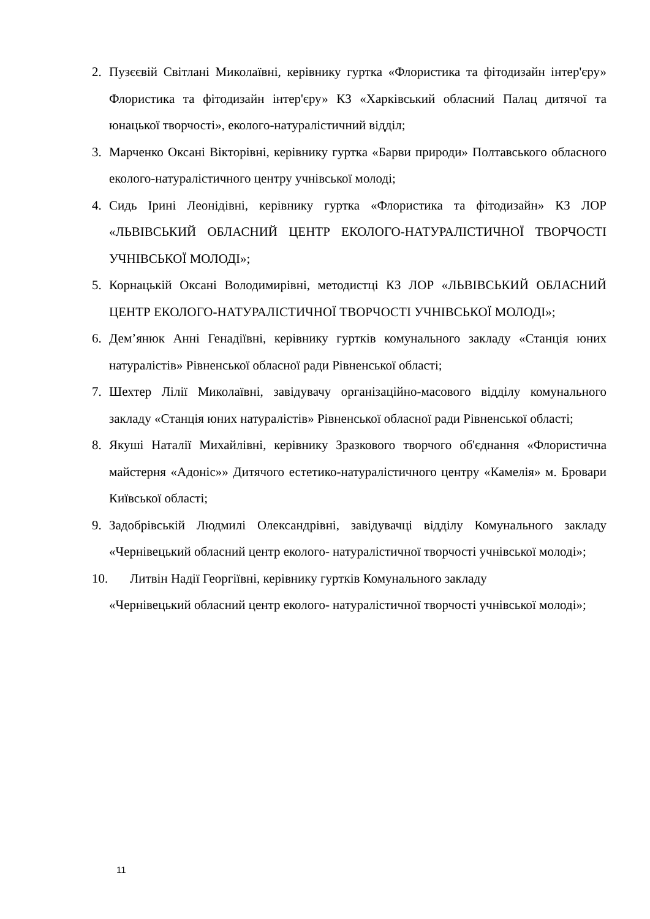2. Пузєєвій Світлані Миколаївні, керівнику гуртка «Флористика та фітодизайн інтер'єру» Флористика та фітодизайн інтер'єру» КЗ «Харківський обласний Палац дитячої та юнацької творчості», еколого-натуралістичний відділ;
3. Марченко Оксані Вікторівні, керівнику гуртка «Барви природи» Полтавського обласного еколого-натуралістичного центру учнівської молоді;
4. Сидь Ірині Леонідівні, керівнику гуртка «Флористика та фітодизайн» КЗ ЛОР «ЛЬВІВСЬКИЙ ОБЛАСНИЙ ЦЕНТР ЕКОЛОГО-НАТУРАЛІСТИЧНОЇ ТВОРЧОСТІ УЧНІВСЬКОЇ МОЛОДІ»;
5. Корнацькій Оксані Володимирівні, методистці КЗ ЛОР «ЛЬВІВСЬКИЙ ОБЛАСНИЙ ЦЕНТР ЕКОЛОГО-НАТУРАЛІСТИЧНОЇ ТВОРЧОСТІ УЧНІВСЬКОЇ МОЛОДІ»;
6. Дем’янюк Анні Генадіївні, керівнику гуртків комунального закладу «Станція юних натуралістів» Рівненської обласної ради Рівненської області;
7. Шехтер Лілії Миколаївні, завідувачу організаційно-масового відділу комунального закладу «Станція юних натуралістів» Рівненської обласної ради Рівненської області;
8. Якуші Наталії Михайлівні, керівнику Зразкового творчого об'єднання «Флористична майстерня «Адоніс»» Дитячого естетико-натуралістичного центру «Камелія» м. Бровари Київської області;
9. Задобрівській Людмилі Олександрівні, завідувачці відділу Комунального закладу «Чернівецький обласний центр еколого- натуралістичної творчості учнівської молоді»;
10. Литвін Надії Георгіївні, керівнику гуртків Комунального закладу
«Чернівецький обласний центр еколого- натуралістичної творчості учнівської молоді»;
11